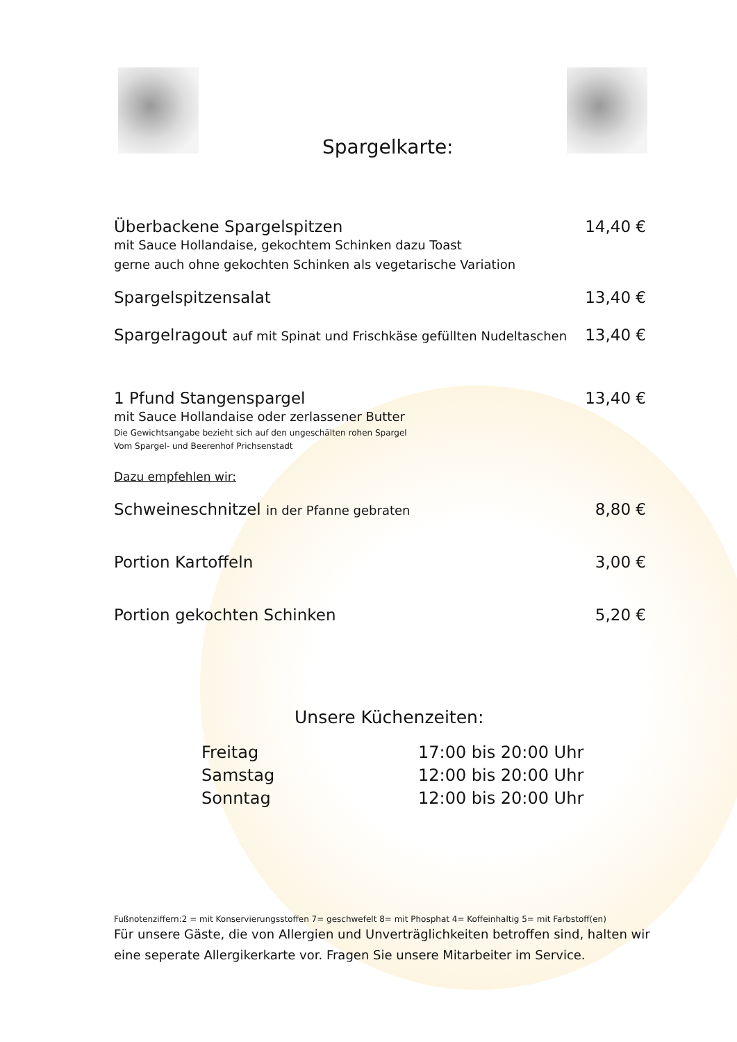Spargelkarte:
Überbackene Spargelspitzen 14,40 €
mit Sauce Hollandaise, gekochtem Schinken dazu Toast
gerne auch ohne gekochten Schinken als vegetarische Variation
Spargelspitzensalat 13,40 €
Spargelragout auf mit Spinat und Frischkäse gefüllten Nudeltaschen 13,40 €
1 Pfund Stangenspargel 13,40 €
mit Sauce Hollandaise oder zerlassener Butter
Die Gewichtsangabe bezieht sich auf den ungeschälten rohen Spargel
Vom Spargel- und Beerenhof Prichsenstadt
Dazu empfehlen wir:
Schweineschnitzel in der Pfanne gebraten 8,80 €
Portion Kartoffeln 3,00 €
Portion gekochten Schinken 5,20 €
Unsere Küchenzeiten:
Freitag 17:00 bis 20:00 Uhr Samstag 12:00 bis 20:00 Uhr Sonntag 12:00 bis 20:00 Uhr
Fußnotenziffern:2 = mit Konservierungsstoffen 7= geschwefelt 8= mit Phosphat 4= Koffeinhaltig 5= mit Farbstoff(en)
Für unsere Gäste, die von Allergien und Unverträglichkeiten betroffen sind, halten wir eine seperate Allergikerkarte vor. Fragen Sie unsere Mitarbeiter im Service.